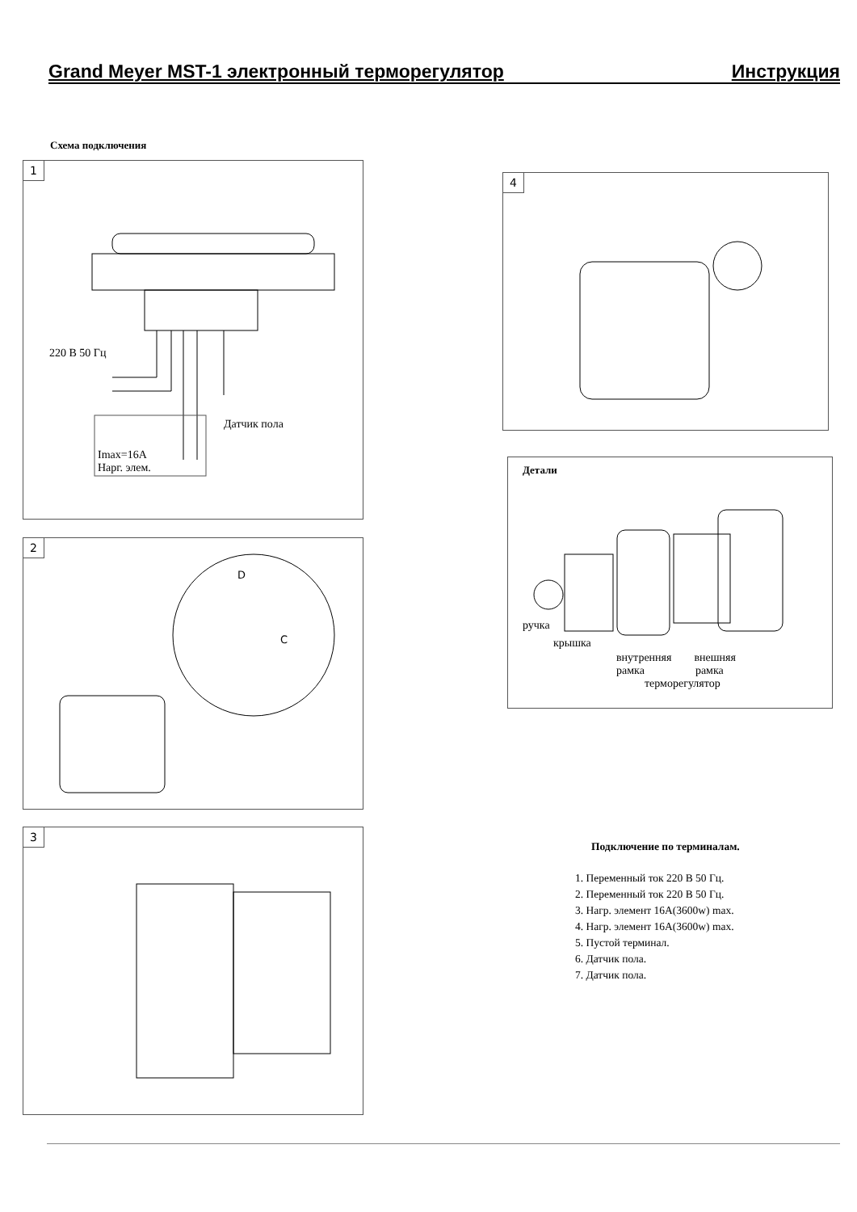Grand Meyer MST-1 электронный терморегулятор Инструкция
Схема подключения
1
220 В 50 Гц
Датчик пола
Imax=16A
Нарг. элем.
2
D
C
3
4
Детали
ручка
крышка
внутренняя внешняя
рамка рамка
терморегулятор
Подключение по терминалам.
1. Переменный ток 220 В 50 Гц.
2. Переменный ток 220 В 50 Гц.
3. Нагр. элемент 16A(3600w) max.
4. Нагр. элемент 16A(3600w) max.
5. Пустой терминал.
6. Датчик пола.
7. Датчик пола.